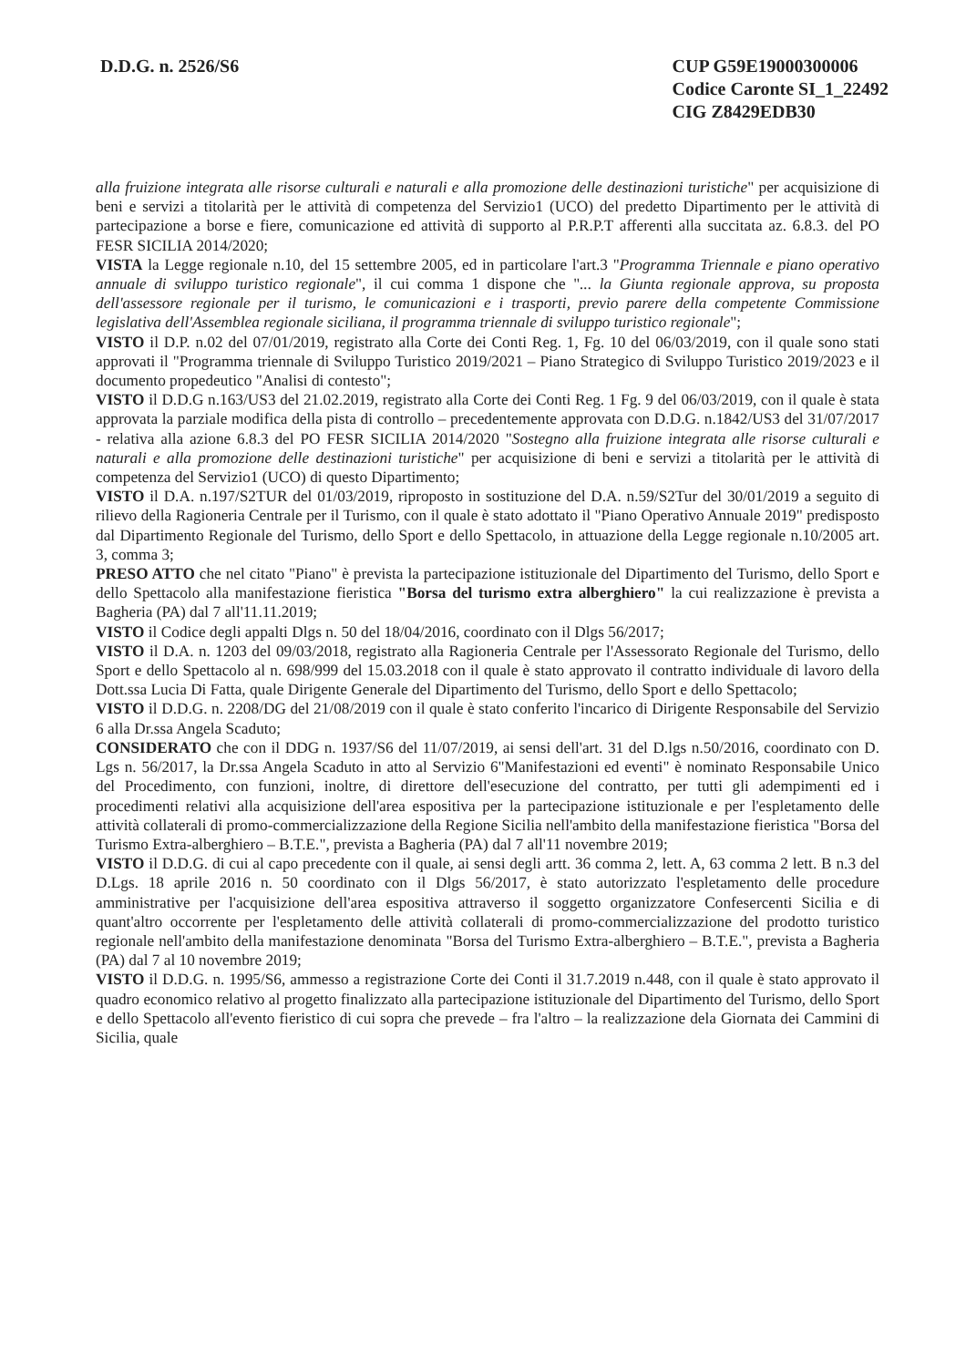D.D.G. n. 2526/S6 CUP G59E19000300006
Codice Caronte SI_1_22492
CIG Z8429EDB30
alla fruizione integrata alle risorse culturali e naturali e alla promozione delle destinazioni turistiche" per acquisizione di beni e servizi a titolarità per le attività di competenza del Servizio1 (UCO) del predetto Dipartimento per le attività di partecipazione a borse e fiere, comunicazione ed attività di supporto al P.R.P.T afferenti alla succitata az. 6.8.3. del PO FESR SICILIA 2014/2020;
VISTA la Legge regionale n.10, del 15 settembre 2005, ed in particolare l'art.3 "Programma Triennale e piano operativo annuale di sviluppo turistico regionale", il cui comma 1 dispone che "... la Giunta regionale approva, su proposta dell'assessore regionale per il turismo, le comunicazioni e i trasporti, previo parere della competente Commissione legislativa dell'Assemblea regionale siciliana, il programma triennale di sviluppo turistico regionale";
VISTO il D.P. n.02 del 07/01/2019, registrato alla Corte dei Conti Reg. 1, Fg. 10 del 06/03/2019, con il quale sono stati approvati il "Programma triennale di Sviluppo Turistico 2019/2021 – Piano Strategico di Sviluppo Turistico 2019/2023 e il documento propedeutico "Analisi di contesto";
VISTO il D.D.G n.163/US3 del 21.02.2019, registrato alla Corte dei Conti Reg. 1 Fg. 9 del 06/03/2019, con il quale è stata approvata la parziale modifica della pista di controllo – precedentemente approvata con D.D.G. n.1842/US3 del 31/07/2017 - relativa alla azione 6.8.3 del PO FESR SICILIA 2014/2020 "Sostegno alla fruizione integrata alle risorse culturali e naturali e alla promozione delle destinazioni turistiche" per acquisizione di beni e servizi a titolarità per le attività di competenza del Servizio1 (UCO) di questo Dipartimento;
VISTO il D.A. n.197/S2TUR del 01/03/2019, riproposto in sostituzione del D.A. n.59/S2Tur del 30/01/2019 a seguito di rilievo della Ragioneria Centrale per il Turismo, con il quale è stato adottato il "Piano Operativo Annuale 2019" predisposto dal Dipartimento Regionale del Turismo, dello Sport e dello Spettacolo, in attuazione della Legge regionale n.10/2005 art. 3, comma 3;
PRESO ATTO che nel citato "Piano" è prevista la partecipazione istituzionale del Dipartimento del Turismo, dello Sport e dello Spettacolo alla manifestazione fieristica "Borsa del turismo extra alberghiero" la cui realizzazione è prevista a Bagheria (PA) dal 7 all'11.11.2019;
VISTO il Codice degli appalti Dlgs n. 50 del 18/04/2016, coordinato con il Dlgs 56/2017;
VISTO il D.A. n. 1203 del 09/03/2018, registrato alla Ragioneria Centrale per l'Assessorato Regionale del Turismo, dello Sport e dello Spettacolo al n. 698/999 del 15.03.2018 con il quale è stato approvato il contratto individuale di lavoro della Dott.ssa Lucia Di Fatta, quale Dirigente Generale del Dipartimento del Turismo, dello Sport e dello Spettacolo;
VISTO il D.D.G. n. 2208/DG del 21/08/2019 con il quale è stato conferito l'incarico di Dirigente Responsabile del Servizio 6 alla Dr.ssa Angela Scaduto;
CONSIDERATO che con il DDG n. 1937/S6 del 11/07/2019, ai sensi dell'art. 31 del D.lgs n.50/2016, coordinato con D. Lgs n. 56/2017, la Dr.ssa Angela Scaduto in atto al Servizio 6"Manifestazioni ed eventi" è nominato Responsabile Unico del Procedimento, con funzioni, inoltre, di direttore dell'esecuzione del contratto, per tutti gli adempimenti ed i procedimenti relativi alla acquisizione dell'area espositiva per la partecipazione istituzionale e per l'espletamento delle attività collaterali di promo-commercializzazione della Regione Sicilia nell'ambito della manifestazione fieristica "Borsa del Turismo Extra-alberghiero – B.T.E.", prevista a Bagheria (PA) dal 7 all'11 novembre 2019;
VISTO il D.D.G. di cui al capo precedente con il quale, ai sensi degli artt. 36 comma 2, lett. A, 63 comma 2 lett. B n.3 del D.Lgs. 18 aprile 2016 n. 50 coordinato con il Dlgs 56/2017, è stato autorizzato l'espletamento delle procedure amministrative per l'acquisizione dell'area espositiva attraverso il soggetto organizzatore Confesercenti Sicilia e di quant'altro occorrente per l'espletamento delle attività collaterali di promo-commercializzazione del prodotto turistico regionale nell'ambito della manifestazione denominata "Borsa del Turismo Extra-alberghiero – B.T.E.", prevista a Bagheria (PA) dal 7 al 10 novembre 2019;
VISTO il D.D.G. n. 1995/S6, ammesso a registrazione Corte dei Conti il 31.7.2019 n.448, con il quale è stato approvato il quadro economico relativo al progetto finalizzato alla partecipazione istituzionale del Dipartimento del Turismo, dello Sport e dello Spettacolo all'evento fieristico di cui sopra che prevede – fra l'altro – la realizzazione dela Giornata dei Cammini di Sicilia, quale